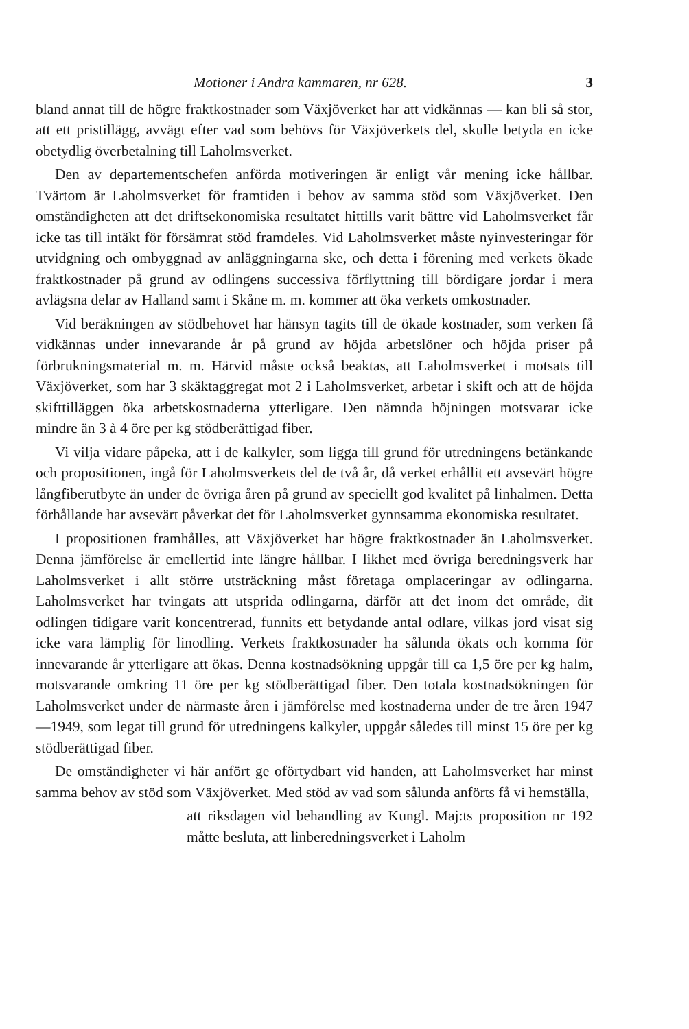Motioner i Andra kammaren, nr 628. 3
bland annat till de högre fraktkostnader som Växjöverket har att vidkännas — kan bli så stor, att ett pristillägg, avvägt efter vad som behövs för Växjöverkets del, skulle betyda en icke obetydlig överbetalning till Laholmsverket.
Den av departementschefen anförda motiveringen är enligt vår mening icke hållbar. Tvärtom är Laholmsverket för framtiden i behov av samma stöd som Växjöverket. Den omständigheten att det driftsekonomiska resultatet hittills varit bättre vid Laholmsverket får icke tas till intäkt för försämrat stöd framdeles. Vid Laholmsverket måste nyinvesteringar för utvidgning och ombyggnad av anläggningarna ske, och detta i förening med verkets ökade fraktkostnader på grund av odlingens successiva förflyttning till bördigare jordar i mera avlägsna delar av Halland samt i Skåne m. m. kommer att öka verkets omkostnader.
Vid beräkningen av stödbehovet har hänsyn tagits till de ökade kostnader, som verken få vidkännas under innevarande år på grund av höjda arbetslöner och höjda priser på förbrukningsmaterial m. m. Härvid måste också beaktas, att Laholmsverket i motsats till Växjöverket, som har 3 skäktaggregat mot 2 i Laholmsverket, arbetar i skift och att de höjda skifttilläggen öka arbetskostnaderna ytterligare. Den nämnda höjningen motsvarar icke mindre än 3 à 4 öre per kg stödberättigad fiber.
Vi vilja vidare påpeka, att i de kalkyler, som ligga till grund för utredningens betänkande och propositionen, ingå för Laholmsverkets del de två år, då verket erhållit ett avsevärt högre långfiberutbyte än under de övriga åren på grund av speciellt god kvalitet på linhalmen. Detta förhållande har avsevärt påverkat det för Laholmsverket gynnsamma ekonomiska resultatet.
I propositionen framhålles, att Växjöverket har högre fraktkostnader än Laholmsverket. Denna jämförelse är emellertid inte längre hållbar. I likhet med övriga beredningsverk har Laholmsverket i allt större utsträckning måst företaga omplaceringar av odlingarna. Laholmsverket har tvingats att utsprida odlingarna, därför att det inom det område, dit odlingen tidigare varit koncentrerad, funnits ett betydande antal odlare, vilkas jord visat sig icke vara lämplig för linodling. Verkets fraktkostnader ha sålunda ökats och komma för innevarande år ytterligare att ökas. Denna kostnadsökning uppgår till ca 1,5 öre per kg halm, motsvarande omkring 11 öre per kg stödberättigad fiber. Den totala kostnadsökningen för Laholmsverket under de närmaste åren i jämförelse med kostnaderna under de tre åren 1947—1949, som legat till grund för utredningens kalkyler, uppgår således till minst 15 öre per kg stödberättigad fiber.
De omständigheter vi här anfört ge oförtydbart vid handen, att Laholmsverket har minst samma behov av stöd som Växjöverket. Med stöd av vad som sålunda anförts få vi hemställa,
att riksdagen vid behandling av Kungl. Maj:ts proposition nr 192 måtte besluta, att linberedningsverket i Laholm